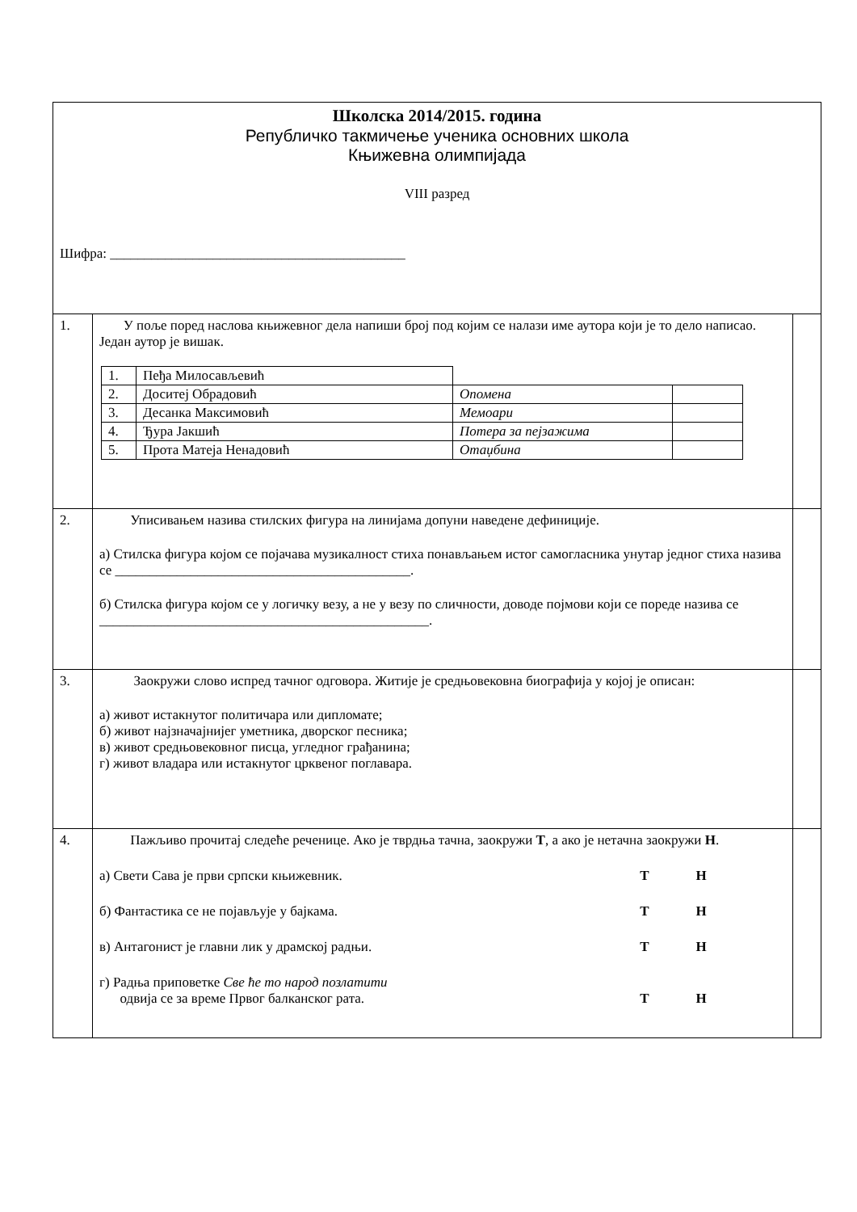| Школска 2014/2015. година Републичко такмичење ученика основних школа Књижевна олимпијада VIII разред Шифра: ___________________________________________ | | |
| 1. | У поље поред наслова књижевног дела напиши број под којим се налази име аутора који је то дело написао. Један аутор је вишак. / 1. / Пеђа Милосављевић / / / / 2. / Доситеј Обрадовић / Опомена / / / 3. / Десанка Максимовић / Мемоари / / / 4. / Ђура Јакшић / Потера за пејзажима / / / 5. / Прота Матеја Ненадовић / Отаџбина / / | |
| 2. | Уписивањем назива стилских фигура на линијама допуни наведене дефиниције. а) Стилска фигура којом се појачава музикалност стиха понављањем истог самогласника унутар једног стиха назива се ___________________________________________. б) Стилска фигура којом се у логичку везу, а не у везу по сличности, доводе појмови који се пореде назива се ________________________________________________. | |
| 3. | Заокружи слово испред тачног одговора. Житије је средњовековна биографија у којој је описан: а) живот истакнутог политичара или дипломате; б) живот најзначајнијег уметника, дворског песника; в) живот средњовековног писца, угледног грађанина; г) живот владара или истакнутог црквеног поглавара. | |
| 4. | Пажљиво прочитај следеће реченице. Ако је тврдња тачна, заокружи Т , а ако је нетачна заокружи Н . а) Свети Сава је први српски књижевник. Т Н б) Фантастика се не појављује у бајкама. Т Н в) Антагонист је главни лик у драмској радњи. Т Н г) Радња приповетке Све ће то народ позлатити одвија се за време Првог балканског рата. Т Н | |